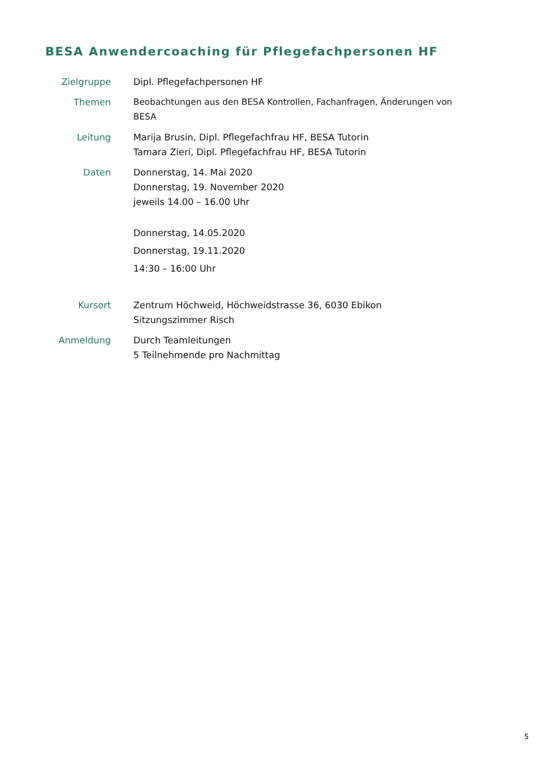BESA Anwendercoaching für Pflegefachpersonen HF
Zielgruppe Dipl. Pflegefachpersonen HF
Themen Beobachtungen aus den BESA Kontrollen, Fachanfragen, Änderungen von
BESA
Leitung Marija Brusin, Dipl. Pflegefachfrau HF, BESA Tutorin
Tamara Zieri, Dipl. Pflegefachfrau HF, BESA Tutorin
Daten Donnerstag, 14. Mai 2020
Donnerstag, 19. November 2020
jeweils 14.00 – 16.00 Uhr
Donnerstag, 14.05.2020
Donnerstag, 19.11.2020
14:30 – 16:00 Uhr
Kursort Zentrum Höchweid, Höchweidstrasse 36, 6030 Ebikon
Sitzungszimmer Risch
Anmeldung Durch Teamleitungen
5 Teilnehmende pro Nachmittag
5